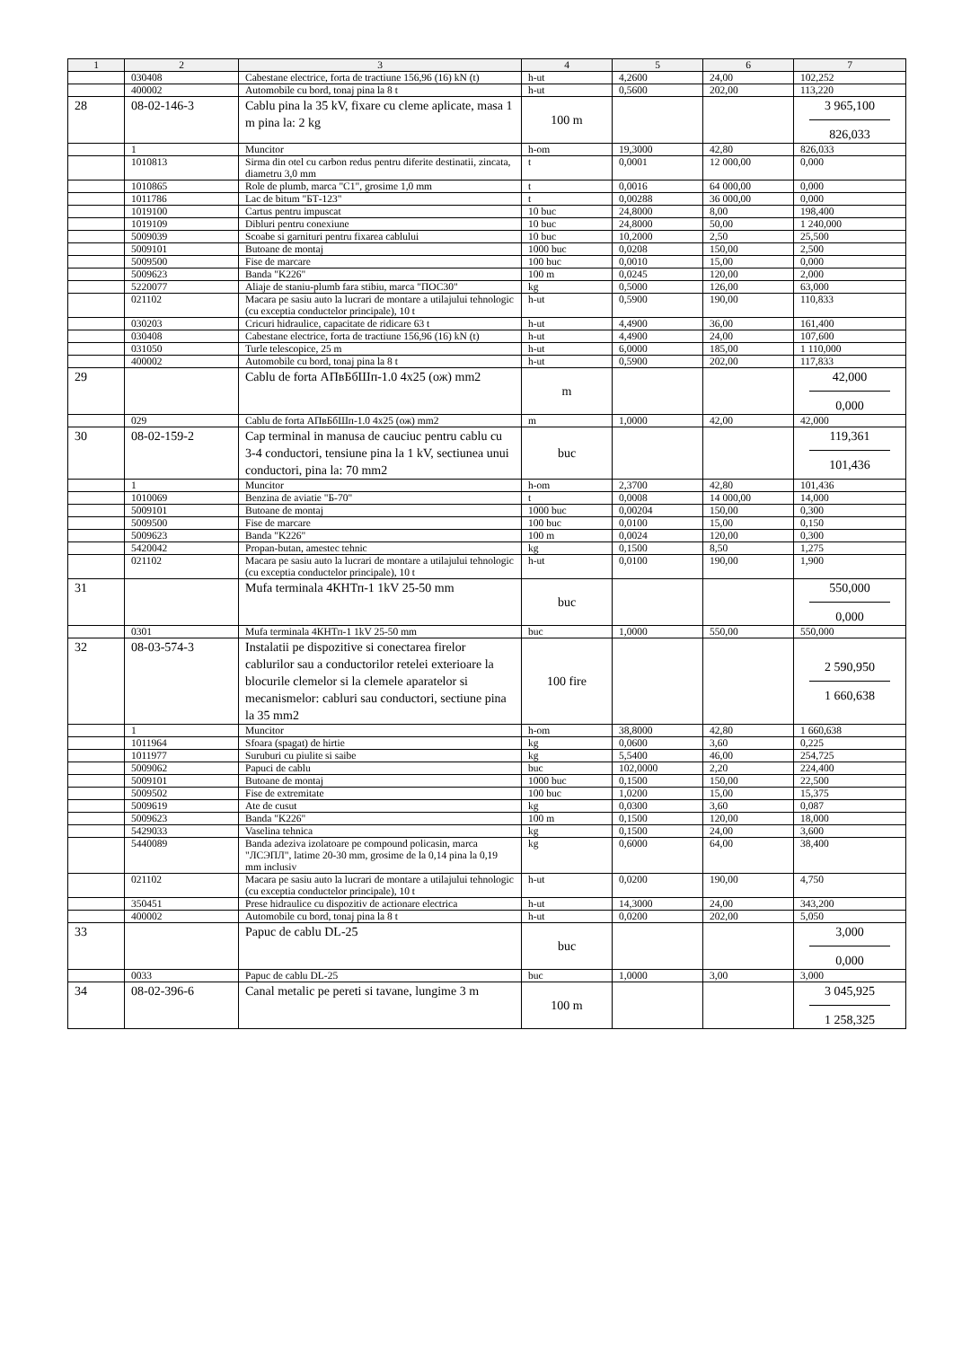| 1 | 2 | 3 | 4 | 5 | 6 | 7 |
| --- | --- | --- | --- | --- | --- | --- |
| | 030408 | Cabestane electrice, forta de tractiune 156,96 (16) kN (t) | h-ut | 4,2600 | 24,00 | 102,252 |
| | 400002 | Automobile cu bord, tonaj pina la 8 t | h-ut | 0,5600 | 202,00 | 113,220 |
| 28 | 08-02-146-3 | Cablu pina la 35 kV, fixare cu cleme aplicate, masa 1 m pina la: 2 kg | 100 m | | | 3 965,100 826,033 |
| | 1 | Muncitor | h-om | 19,3000 | 42,80 | 826,033 |
| | 1010813 | Sirma din otel cu carbon redus pentru diferite destinatii, zincata, diametru 3,0 mm | t | 0,0001 | 12 000,00 | 0,000 |
| | 1010865 | Role de plumb, marca "C1", grosime 1,0 mm | t | 0,0016 | 64 000,00 | 0,000 |
| | 1011786 | Lac de bitum "БТ-123" | t | 0,00288 | 36 000,00 | 0,000 |
| | 1019100 | Cartus pentru impuscat | 10 buc | 24,8000 | 8,00 | 198,400 |
| | 1019109 | Dibluri pentru conexiune | 10 buc | 24,8000 | 50,00 | 1 240,000 |
| | 5009039 | Scoabe si garnituri pentru fixarea cablului | 10 buc | 10,2000 | 2,50 | 25,500 |
| | 5009101 | Butoane de montaj | 1000 buc | 0,0208 | 150,00 | 2,500 |
| | 5009500 | Fise de marcare | 100 buc | 0,0010 | 15,00 | 0,000 |
| | 5009623 | Banda "K226" | 100 m | 0,0245 | 120,00 | 2,000 |
| | 5220077 | Aliaje de staniu-plumb fara stibiu, marca "ПОС30" | kg | 0,5000 | 126,00 | 63,000 |
| | 021102 | Macara pe sasiu auto la lucrari de montare a utilajului tehnologic (cu exceptia conductelor principale), 10 t | h-ut | 0,5900 | 190,00 | 110,833 |
| | 030203 | Cricuri hidraulice, capacitate de ridicare 63 t | h-ut | 4,4900 | 36,00 | 161,400 |
| | 030408 | Cabestane electrice, forta de tractiune 156,96 (16) kN (t) | h-ut | 4,4900 | 24,00 | 107,600 |
| | 031050 | Turle telescopice, 25 m | h-ut | 6,0000 | 185,00 | 1 110,000 |
| | 400002 | Automobile cu bord, tonaj pina la 8 t | h-ut | 0,5900 | 202,00 | 117,833 |
| 29 | | Cablu de forta АПвБбШп-1.0 4x25 (ож) mm2 | m | | | 42,000 0,000 |
| | 029 | Cablu de forta АПвБбШп-1.0 4x25 (ож) mm2 | m | 1,0000 | 42,00 | 42,000 |
| 30 | 08-02-159-2 | Cap terminal in manusa de cauciuc pentru cablu cu 3-4 conductori, tensiune pina la 1 kV, sectiunea unui conductori, pina la: 70 mm2 | buc | | | 119,361 101,436 |
| | 1 | Muncitor | h-om | 2,3700 | 42,80 | 101,436 |
| | 1010069 | Benzina de aviatie "Б-70" | t | 0,0008 | 14 000,00 | 14,000 |
| | 5009101 | Butoane de montaj | 1000 buc | 0,00204 | 150,00 | 0,300 |
| | 5009500 | Fise de marcare | 100 buc | 0,0100 | 15,00 | 0,150 |
| | 5009623 | Banda "K226" | 100 m | 0,0024 | 120,00 | 0,300 |
| | 5420042 | Propan-butan, amestec tehnic | kg | 0,1500 | 8,50 | 1,275 |
| | 021102 | Macara pe sasiu auto la lucrari de montare a utilajului tehnologic (cu exceptia conductelor principale), 10 t | h-ut | 0,0100 | 190,00 | 1,900 |
| 31 | | Mufa terminala 4КНТп-1 1kV 25-50 mm | buc | | | 550,000 0,000 |
| | 0301 | Mufa terminala 4КНТп-1 1kV 25-50 mm | buc | 1,0000 | 550,00 | 550,000 |
| 32 | 08-03-574-3 | Instalatii pe dispozitive si conectarea firelor cablurilor sau a conductorilor retelei exterioare la blocurile clemelor si la clemele aparatelor si mecanismelor: cabluri sau conductori, sectiune pina la 35 mm2 | 100 fire | | | 2 590,950 1 660,638 |
| | 1 | Muncitor | h-om | 38,8000 | 42,80 | 1 660,638 |
| | 1011964 | Sfoara (spagat) de hirtie | kg | 0,0600 | 3,60 | 0,225 |
| | 1011977 | Suruburi cu piulite si saibe | kg | 5,5400 | 46,00 | 254,725 |
| | 5009062 | Papuci de cablu | buc | 102,0000 | 2,20 | 224,400 |
| | 5009101 | Butoane de montaj | 1000 buc | 0,1500 | 150,00 | 22,500 |
| | 5009502 | Fise de extremitate | 100 buc | 1,0200 | 15,00 | 15,375 |
| | 5009619 | Ate de cusut | kg | 0,0300 | 3,60 | 0,087 |
| | 5009623 | Banda "K226" | 100 m | 0,1500 | 120,00 | 18,000 |
| | 5429033 | Vaselina tehnica | kg | 0,1500 | 24,00 | 3,600 |
| | 5440089 | Banda adeziva izolatoare pe compound policasin, marca "ЛСЭПЛ", latime 20-30 mm, grosime de la 0,14 pina la 0,19 mm inclusiv | kg | 0,6000 | 64,00 | 38,400 |
| | 021102 | Macara pe sasiu auto la lucrari de montare a utilajului tehnologic (cu exceptia conductelor principale), 10 t | h-ut | 0,0200 | 190,00 | 4,750 |
| | 350451 | Prese hidraulice cu dispozitiv de actionare electrica | h-ut | 14,3000 | 24,00 | 343,200 |
| | 400002 | Automobile cu bord, tonaj pina la 8 t | h-ut | 0,0200 | 202,00 | 5,050 |
| 33 | | Papuc de cablu DL-25 | buc | | | 3,000 0,000 |
| | 0033 | Papuc de cablu DL-25 | buc | 1,0000 | 3,00 | 3,000 |
| 34 | 08-02-396-6 | Canal metalic pe pereti si tavane, lungime 3 m | 100 m | | | 3 045,925 1 258,325 |